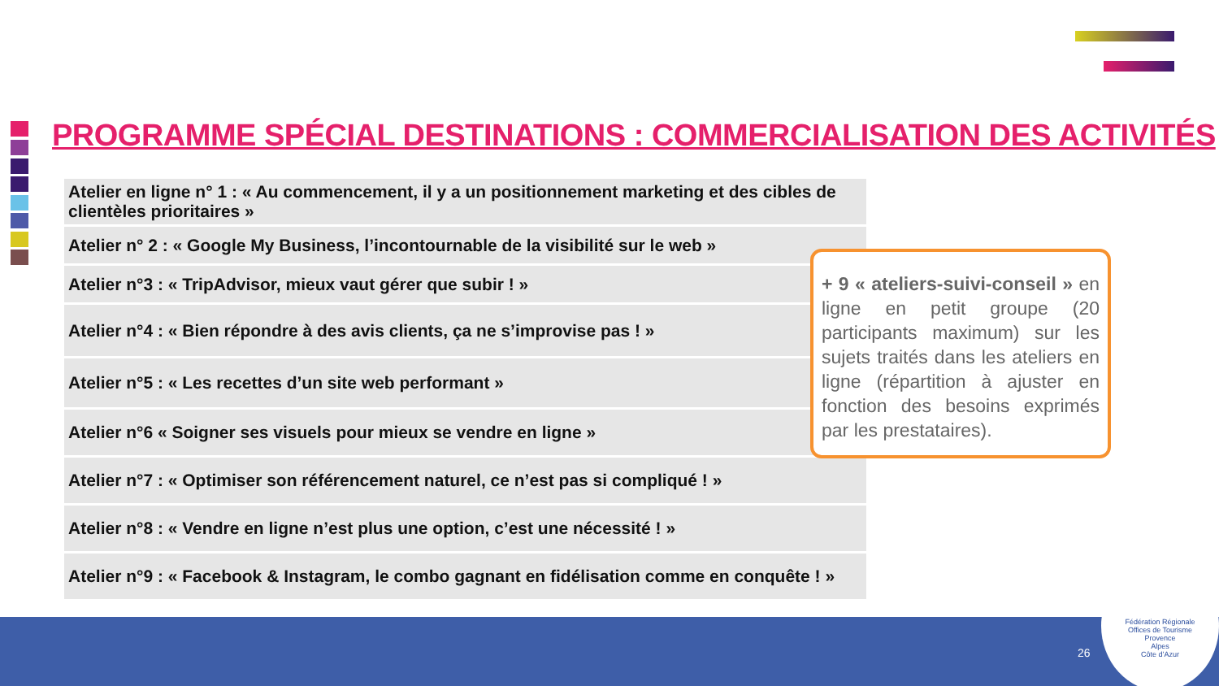PROGRAMME SPÉCIAL DESTINATIONS : COMMERCIALISATION DES ACTIVITÉS
Atelier en ligne n° 1 : « Au commencement, il y a un positionnement marketing et des cibles de clientèles prioritaires »
Atelier n° 2 : « Google My Business, l’incontournable de la visibilité sur le web »
Atelier n°3 : « TripAdvisor, mieux vaut gérer que subir ! »
Atelier n°4 : « Bien répondre à des avis clients, ça ne s’improvise pas ! »
Atelier n°5 : « Les recettes d’un site web performant »
Atelier n°6 « Soigner ses visuels pour mieux se vendre en ligne »
Atelier n°7 : « Optimiser son référencement naturel, ce n’est pas si compliqué ! »
Atelier n°8 : « Vendre en ligne n’est plus une option, c’est une nécessité ! »
Atelier n°9 : « Facebook & Instagram, le combo gagnant en fidélisation comme en conquête ! »
+ 9 « ateliers-suivi-conseil » en ligne en petit groupe (20 participants maximum) sur les sujets traités dans les ateliers en ligne (répartition à ajuster en fonction des besoins exprimés par les prestataires).
26
Fédération Régionale
Offices de Tourisme
Provence
Alpes
Côte d’Azur